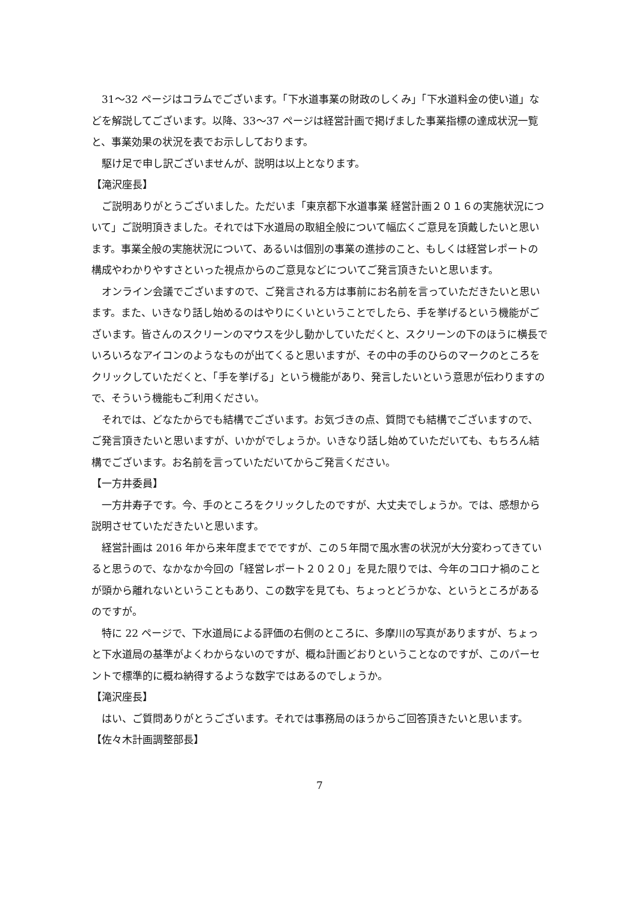31～32 ページはコラムでございます。「下水道事業の財政のしくみ」「下水道料金の使い道」などを解説してございます。以降、33～37 ページは経営計画で掲げました事業指標の達成状況一覧と、事業効果の状況を表でお示ししております。
駆け足で申し訳ございませんが、説明は以上となります。
【滝沢座長】
ご説明ありがとうございました。ただいま「東京都下水道事業 経営計画２０１６の実施状況について」ご説明頂きました。それでは下水道局の取組全般について幅広くご意見を頂戴したいと思います。事業全般の実施状況について、あるいは個別の事業の進捗のこと、もしくは経営レポートの構成やわかりやすさといった視点からのご意見などについてご発言頂きたいと思います。
オンライン会議でございますので、ご発言される方は事前にお名前を言っていただきたいと思います。また、いきなり話し始めるのはやりにくいということでしたら、手を挙げるという機能がございます。皆さんのスクリーンのマウスを少し動かしていただくと、スクリーンの下のほうに横長でいろいろなアイコンのようなものが出てくると思いますが、その中の手のひらのマークのところをクリックしていただくと、「手を挙げる」という機能があり、発言したいという意思が伝わりますので、そういう機能もご利用ください。
それでは、どなたからでも結構でございます。お気づきの点、質問でも結構でございますので、ご発言頂きたいと思いますが、いかがでしょうか。いきなり話し始めていただいても、もちろん結構でございます。お名前を言っていただいてからご発言ください。
【一方井委員】
一方井寿子です。今、手のところをクリックしたのですが、大丈夫でしょうか。では、感想から説明させていただきたいと思います。
経営計画は 2016 年から来年度まででですが、この５年間で風水害の状況が大分変わってきていると思うので、なかなか今回の「経営レポート２０２０」を見た限りでは、今年のコロナ禍のことが頭から離れないということもあり、この数字を見ても、ちょっとどうかな、というところがあるのですが。
特に 22 ページで、下水道局による評価の右側のところに、多摩川の写真がありますが、ちょっと下水道局の基準がよくわからないのですが、概ね計画どおりということなのですが、このパーセントで標準的に概ね納得するような数字ではあるのでしょうか。
【滝沢座長】
はい、ご質問ありがとうございます。それでは事務局のほうからご回答頂きたいと思います。
【佐々木計画調整部長】
7